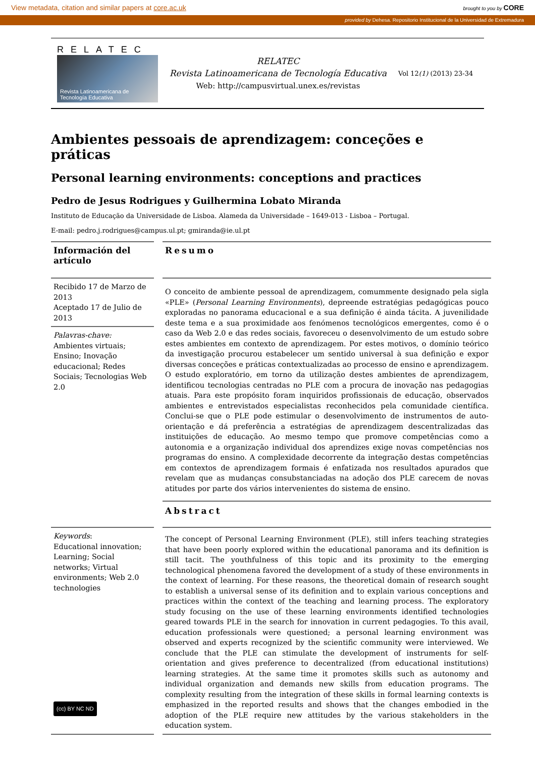View metadata, citation and similar papers at core.ac.uk brought to you by CORE
provided by Dehesa. Repositorio Institucional de la Universidad de Extremadura
RELATEC
Revista Latinoamericana de Tecnología Educativa
RELATEC
Revista Latinoamericana de Tecnología Educativa
Web: http://campusvirtual.unex.es/revistas
Vol 12(1) (2013) 23-34
Ambientes pessoais de aprendizagem: conceções e práticas
Personal learning environments: conceptions and practices
Pedro de Jesus Rodrigues y Guilhermina Lobato Miranda
Instituto de Educação da Universidade de Lisboa. Alameda da Universidade – 1649-013 - Lisboa – Portugal.
E-mail: pedro.j.rodrigues@campus.ul.pt; gmiranda@ie.ul.pt
Información del artículo
Resumo
Recibido 17 de Marzo de 2013
Aceptado 17 de Julio de 2013
Palavras-chave:
Ambientes virtuais; Ensino; Inovação educacional; Redes Sociais; Tecnologias Web 2.0
O conceito de ambiente pessoal de aprendizagem, comummente designado pela sigla «PLE» (Personal Learning Environments), depreende estratégias pedagógicas pouco exploradas no panorama educacional e a sua definição é ainda tácita. A juvenilidade deste tema e a sua proximidade aos fenómenos tecnológicos emergentes, como é o caso da Web 2.0 e das redes sociais, favoreceu o desenvolvimento de um estudo sobre estes ambientes em contexto de aprendizagem. Por estes motivos, o domínio teórico da investigação procurou estabelecer um sentido universal à sua definição e expor diversas conceções e práticas contextualizadas ao processo de ensino e aprendizagem. O estudo exploratório, em torno da utilização destes ambientes de aprendizagem, identificou tecnologias centradas no PLE com a procura de inovação nas pedagogias atuais. Para este propósito foram inquiridos profissionais de educação, observados ambientes e entrevistados especialistas reconhecidos pela comunidade científica. Conclui-se que o PLE pode estimular o desenvolvimento de instrumentos de auto-orientação e dá preferência a estratégias de aprendizagem descentralizadas das instituições de educação. Ao mesmo tempo que promove competências como a autonomia e a organização individual dos aprendizes exige novas competências nos programas do ensino. A complexidade decorrente da integração destas competências em contextos de aprendizagem formais é enfatizada nos resultados apurados que revelam que as mudanças consubstanciadas na adoção dos PLE carecem de novas atitudes por parte dos vários intervenientes do sistema de ensino.
Abstract
Keywords:
Educational innovation; Learning; Social networks; Virtual environments; Web 2.0 technologies
(cc) BY NC ND
The concept of Personal Learning Environment (PLE), still infers teaching strategies that have been poorly explored within the educational panorama and its definition is still tacit. The youthfulness of this topic and its proximity to the emerging technological phenomena favored the development of a study of these environments in the context of learning. For these reasons, the theoretical domain of research sought to establish a universal sense of its definition and to explain various conceptions and practices within the context of the teaching and learning process. The exploratory study focusing on the use of these learning environments identified technologies geared towards PLE in the search for innovation in current pedagogies. To this avail, education professionals were questioned; a personal learning environment was observed and experts recognized by the scientific community were interviewed. We conclude that the PLE can stimulate the development of instruments for self-orientation and gives preference to decentralized (from educational institutions) learning strategies. At the same time it promotes skills such as autonomy and individual organization and demands new skills from education programs. The complexity resulting from the integration of these skills in formal learning contexts is emphasized in the reported results and shows that the changes embodied in the adoption of the PLE require new attitudes by the various stakeholders in the education system.